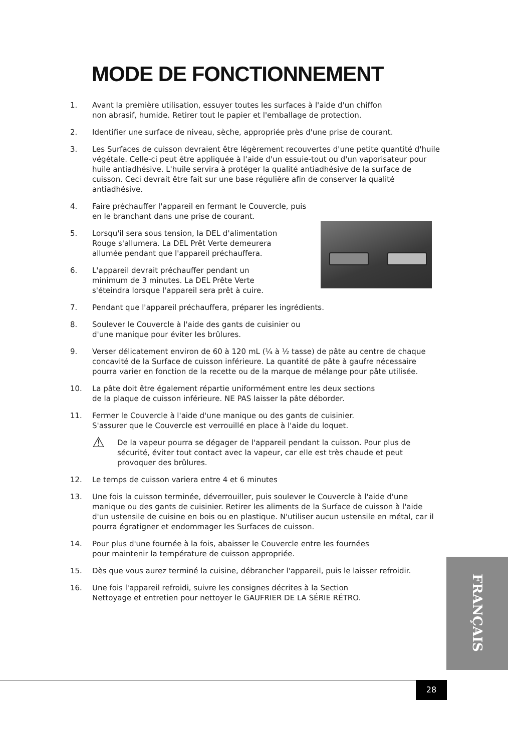MODE DE FONCTIONNEMENT
1. Avant la première utilisation, essuyer toutes les surfaces à l'aide d'un chiffon
non abrasif, humide. Retirer tout le papier et l'emballage de protection.
2. Identifier une surface de niveau, sèche, appropriée près d'une prise de courant.
3. Les Surfaces de cuisson devraient être légèrement recouvertes d'une petite quantité d'huile végétale. Celle-ci peut être appliquée à l'aide d'un essuie-tout ou d'un vaporisateur pour huile antiadhésive. L'huile servira à protéger la qualité antiadhésive de la surface de cuisson. Ceci devrait être fait sur une base régulière afin de conserver la qualité antiadhésive.
4. Faire préchauffer l'appareil en fermant le Couvercle, puis
en le branchant dans une prise de courant.
5. Lorsqu'il sera sous tension, la DEL d'alimentation
Rouge s'allumera. La DEL Prêt Verte demeurera
allumée pendant que l'appareil préchauffera.
6. L'appareil devrait préchauffer pendant un
minimum de 3 minutes. La DEL Prête Verte
s'éteindra lorsque l'appareil sera prêt à cuire.
7. Pendant que l'appareil préchauffera, préparer les ingrédients.
8. Soulever le Couvercle à l'aide des gants de cuisinier ou
d'une manique pour éviter les brûlures.
9. Verser délicatement environ de 60 à 120 mL (¼ à ½ tasse) de pâte au centre de chaque concavité de la Surface de cuisson inférieure. La quantité de pâte à gaufre nécessaire pourra varier en fonction de la recette ou de la marque de mélange pour pâte utilisée.
10. La pâte doit être également répartie uniformément entre les deux sections
de la plaque de cuisson inférieure. NE PAS laisser la pâte déborder.
11. Fermer le Couvercle à l'aide d'une manique ou des gants de cuisinier.
S'assurer que le Couvercle est verrouillé en place à l'aide du loquet.
⚠ De la vapeur pourra se dégager de l'appareil pendant la cuisson. Pour plus de sécurité, éviter tout contact avec la vapeur, car elle est très chaude et peut provoquer des brûlures.
12. Le temps de cuisson variera entre 4 et 6 minutes
13. Une fois la cuisson terminée, déverrouiller, puis soulever le Couvercle à l'aide d'une manique ou des gants de cuisinier. Retirer les aliments de la Surface de cuisson à l'aide d'un ustensile de cuisine en bois ou en plastique. N'utiliser aucun ustensile en métal, car il pourra égratigner et endommager les Surfaces de cuisson.
14. Pour plus d'une fournée à la fois, abaisser le Couvercle entre les fournées
pour maintenir la température de cuisson appropriée.
15. Dès que vous aurez terminé la cuisine, débrancher l'appareil, puis le laisser refroidir.
16. Une fois l'appareil refroidi, suivre les consignes décrites à la Section
Nettoyage et entretien pour nettoyer le GAUFRIER DE LA SÉRIE RÉTRO.
FRANÇAIS
28